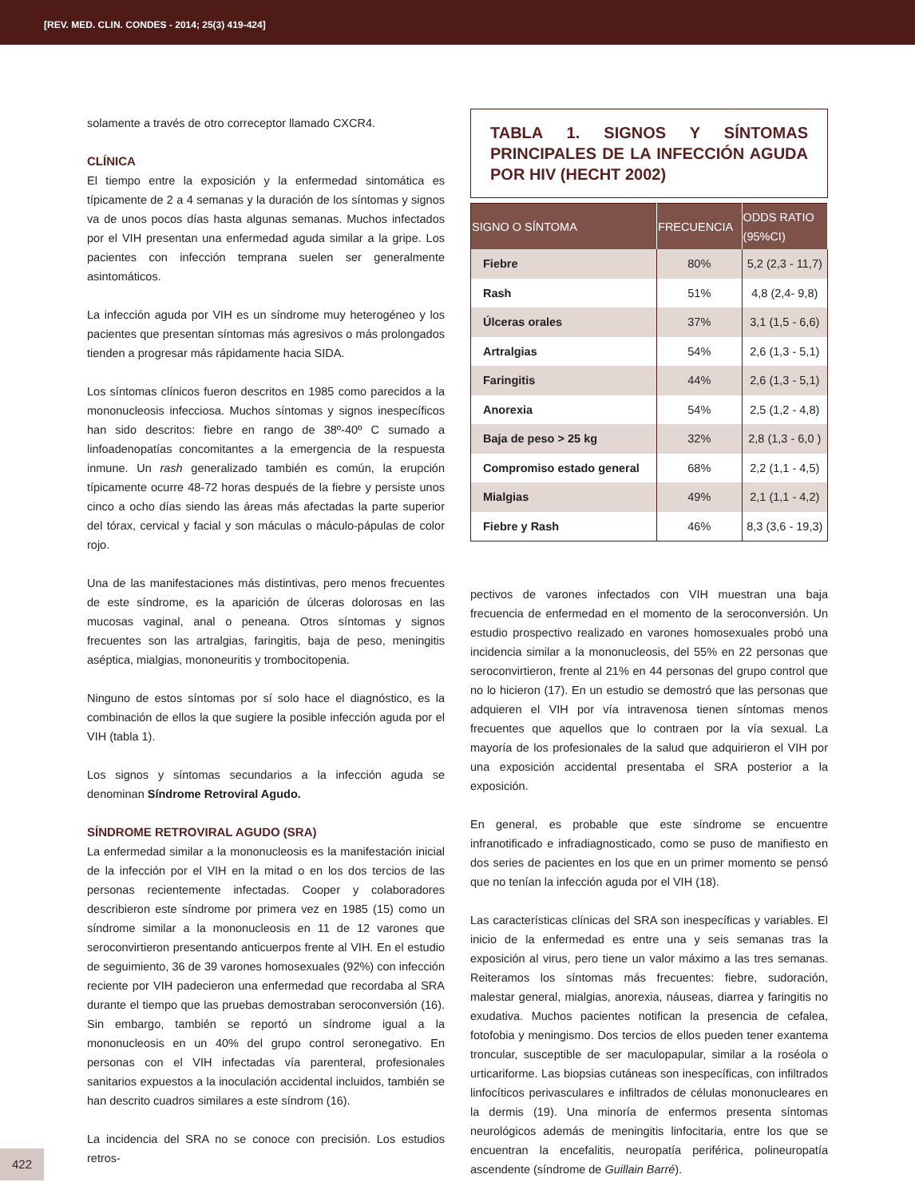[REV. MED. CLIN. CONDES - 2014; 25(3) 419-424]
solamente a través de otro correceptor llamado CXCR4.
CLÍNICA
El tiempo entre la exposición y la enfermedad sintomática es típicamente de 2 a 4 semanas y la duración de los síntomas y signos va de unos pocos días hasta algunas semanas. Muchos infectados por el VIH presentan una enfermedad aguda similar a la gripe. Los pacientes con infección temprana suelen ser generalmente asintomáticos.
La infección aguda por VIH es un síndrome muy heterogéneo y los pacientes que presentan síntomas más agresivos o más prolongados tienden a progresar más rápidamente hacia SIDA.
Los síntomas clínicos fueron descritos en 1985 como parecidos a la mononucleosis infecciosa. Muchos síntomas y signos inespecíficos han sido descritos: fiebre en rango de 38º-40º C sumado a linfoadenopatías concomitantes a la emergencia de la respuesta inmune. Un rash generalizado también es común, la erupción típicamente ocurre 48-72 horas después de la fiebre y persiste unos cinco a ocho días siendo las áreas más afectadas la parte superior del tórax, cervical y facial y son máculas o máculo-pápulas de color rojo.
Una de las manifestaciones más distintivas, pero menos frecuentes de este síndrome, es la aparición de úlceras dolorosas en las mucosas vaginal, anal o peneana. Otros síntomas y signos frecuentes son las artralgias, faringitis, baja de peso, meningitis aséptica, mialgias, mononeuritis y trombocitopenia.
Ninguno de estos síntomas por sí solo hace el diagnóstico, es la combinación de ellos la que sugiere la posible infección aguda por el VIH (tabla 1).
Los signos y síntomas secundarios a la infección aguda se denominan Síndrome Retroviral Agudo.
SÍNDROME RETROVIRAL AGUDO (SRA)
La enfermedad similar a la mononucleosis es la manifestación inicial de la infección por el VIH en la mitad o en los dos tercios de las personas recientemente infectadas. Cooper y colaboradores describieron este síndrome por primera vez en 1985 (15) como un síndrome similar a la mononucleosis en 11 de 12 varones que seroconvirtieron presentando anticuerpos frente al VIH. En el estudio de seguimiento, 36 de 39 varones homosexuales (92%) con infección reciente por VIH padecieron una enfermedad que recordaba al SRA durante el tiempo que las pruebas demostraban seroconversión (16). Sin embargo, también se reportó un síndrome igual a la mononucleosis en un 40% del grupo control seronegativo. En personas con el VIH infectadas vía parenteral, profesionales sanitarios expuestos a la inoculación accidental incluidos, también se han descrito cuadros similares a este síndrom (16).
La incidencia del SRA no se conoce con precisión. Los estudios retros-
TABLA 1. SIGNOS Y SÍNTOMAS PRINCIPALES DE LA INFECCIÓN AGUDA POR HIV (HECHT 2002)
| SIGNO O SÍNTOMA | FRECUENCIA | ODDS RATIO (95%CI) |
| --- | --- | --- |
| Fiebre | 80% | 5,2 (2,3 - 11,7) |
| Rash | 51% | 4,8 (2,4- 9,8) |
| Úlceras orales | 37% | 3,1 (1,5 - 6,6) |
| Artralgias | 54% | 2,6 (1,3 - 5,1) |
| Faringitis | 44% | 2,6 (1,3 - 5,1) |
| Anorexia | 54% | 2,5 (1,2 - 4,8) |
| Baja de peso > 25 kg | 32% | 2,8 (1,3 - 6,0 ) |
| Compromiso estado general | 68% | 2,2 (1,1 - 4,5) |
| Mialgias | 49% | 2,1 (1,1 - 4,2) |
| Fiebre y Rash | 46% | 8,3 (3,6 - 19,3) |
pectivos de varones infectados con VIH muestran una baja frecuencia de enfermedad en el momento de la seroconversión. Un estudio prospectivo realizado en varones homosexuales probó una incidencia similar a la mononucleosis, del 55% en 22 personas que seroconvirtieron, frente al 21% en 44 personas del grupo control que no lo hicieron (17). En un estudio se demostró que las personas que adquieren el VIH por vía intravenosa tienen síntomas menos frecuentes que aquellos que lo contraen por la vía sexual. La mayoría de los profesionales de la salud que adquirieron el VIH por una exposición accidental presentaba el SRA posterior a la exposición.
En general, es probable que este síndrome se encuentre infranotificado e infradiagnosticado, como se puso de manifiesto en dos series de pacientes en los que en un primer momento se pensó que no tenían la infección aguda por el VIH (18).
Las características clínicas del SRA son inespecíficas y variables. El inicio de la enfermedad es entre una y seis semanas tras la exposición al virus, pero tiene un valor máximo a las tres semanas. Reiteramos los síntomas más frecuentes: fiebre, sudoración, malestar general, mialgias, anorexia, náuseas, diarrea y faringitis no exudativa. Muchos pacientes notifican la presencia de cefalea, fotofobia y meningismo. Dos tercios de ellos pueden tener exantema troncular, susceptible de ser maculopapular, similar a la roséola o urticariforme. Las biopsias cutáneas son inespecíficas, con infiltrados linfocíticos perivasculares e infiltrados de células mononucleares en la dermis (19). Una minoría de enfermos presenta síntomas neurológicos además de meningitis linfocitaria, entre los que se encuentran la encefalitis, neuropatía periférica, polineuropatía ascendente (síndrome de Guillain Barré).
422